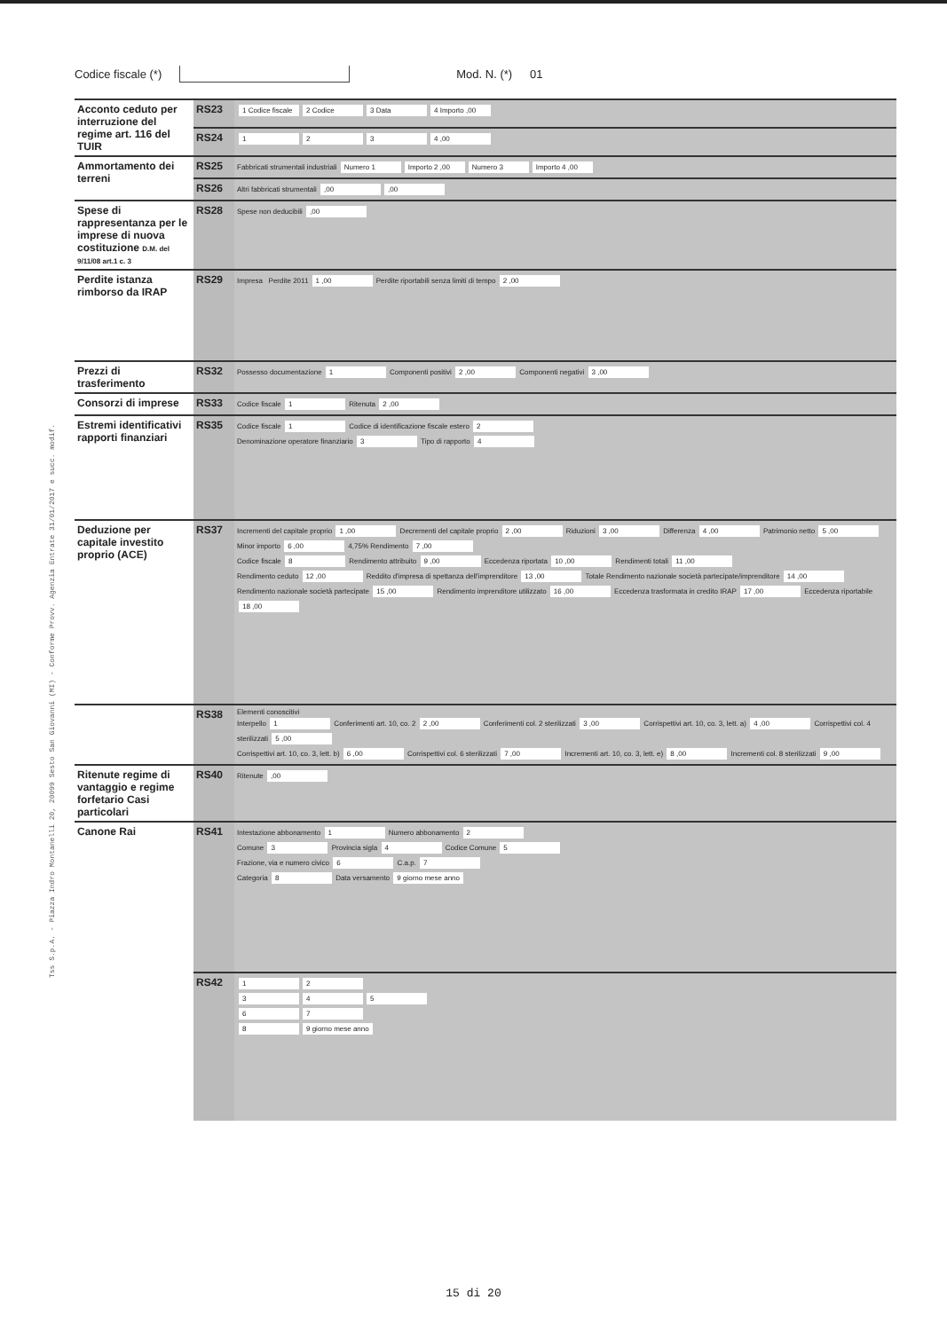Tss S.p.A. - Piazza Indro Montanelli 20, 20099 Sesto San Giovanni (MI) - Conforme Provv. Agenzia Entrate 31/01/2017 e succ. modif.
Codice fiscale (*) Mod. N. (*) 01
| Acconto ceduto per interruzione del regime art. 116 del TUIR | RS23 | 1 Codice fiscale 2 Codice 3 Data 4 Importo ,00 |
| | RS24 | 1 2 3 4 ,00 |
| Ammortamento dei terreni | RS25 | Fabbricati strumentali industriali Numero 1 Importo 2 ,00 Numero 3 Importo 4 ,00 |
| | RS26 | Altri fabbricati strumentali ,00 ,00 |
| Spese di rappresentanza per le imprese di nuova costituzione D.M. del 9/11/08 art.1 c. 3 | RS28 | Spese non deducibili ,00 |
| Perdite istanza rimborso da IRAP | RS29 | Impresa Perdite 2011 1 ,00 Perdite riportabili senza limiti di tempo 2 ,00 |
| Prezzi di trasferimento | RS32 | Possesso documentazione 1 Componenti positivi 2 ,00 Componenti negativi 3 ,00 |
| Consorzi di imprese | RS33 | Codice fiscale 1 Ritenuta 2 ,00 |
| Estremi identificativi rapporti finanziari | RS35 | Codice fiscale 1 Codice di identificazione fiscale estero 2 Denominazione operatore finanziario 3 Tipo di rapporto 4 |
| Deduzione per capitale investito proprio (ACE) | RS37 | Incrementi del capitale proprio 1 ,00 Decrementi del capitale proprio 2 ,00 Riduzioni 3 ,00 Differenza 4 ,00 Patrimonio netto 5 ,00 Minor importo 6 ,00 4,75% Rendimento 7 ,00 Codice fiscale 8 Rendimento attribuito 9 ,00 Eccedenza riportata 10 ,00 Rendimenti totali 11 ,00 Rendimento ceduto 12 ,00 Reddito d'impresa di spettanza dell'imprenditore 13 ,00 Totale Rendimento nazionale società partecipate/imprenditore 14 ,00 Rendimento nazionale società partecipate 15 ,00 Rendimento imprenditore utilizzato 16 ,00 Eccedenza trasformata in credito IRAP 17 ,00 Eccedenza riportabile 18 ,00 |
| | RS38 | Elementi conoscitivi Interpello 1 Conferimenti art. 10, co. 2 2 ,00 Conferimenti col. 2 sterilizzati 3 ,00 Corrispettivi art. 10, co. 3, lett. a) 4 ,00 Corrispettivi col. 4 sterilizzati 5 ,00 Corrispettivi art. 10, co. 3, lett. b) 6 ,00 Corrispettivi col. 6 sterilizzati 7 ,00 Incrementi art. 10, co. 3, lett. e) 8 ,00 Incrementi col. 8 sterilizzati 9 ,00 |
| Ritenute regime di vantaggio e regime forfetario Casi particolari | RS40 | Ritenute ,00 |
| Canone Rai | RS41 | Intestazione abbonamento 1 Numero abbonamento 2 Comune 3 Provincia sigla 4 Codice Comune 5 Frazione, via e numero civico 6 C.a.p. 7 Categoria 8 Data versamento 9 giorno mese anno |
| | RS42 | 1 2 3 4 5 6 7 8 9 giorno mese anno |
15 di 20